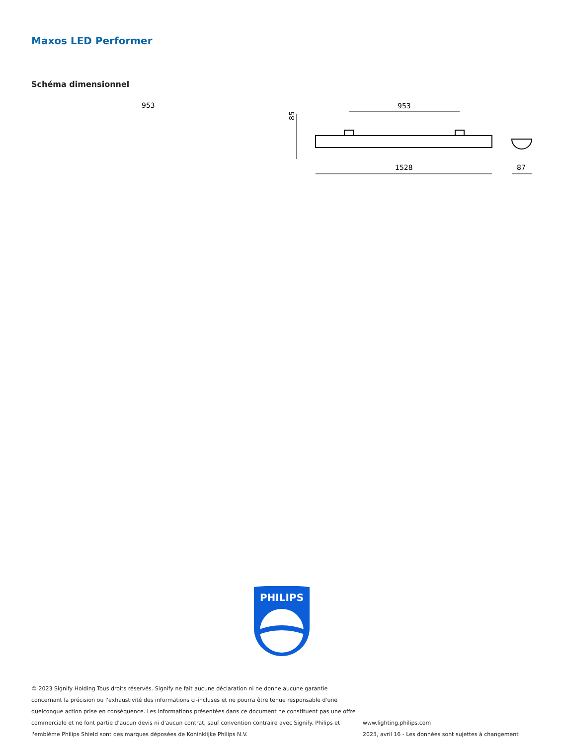Maxos LED Performer
Schéma dimensionnel
953
953
1528
85
87
PHILIPS
© 2023 Signify Holding Tous droits réservés. Signify ne fait aucune déclaration ni ne donne aucune garantie concernant la précision ou l'exhaustivité des informations ci-incluses et ne pourra être tenue responsable d'une quelconque action prise en conséquence. Les informations présentées dans ce document ne constituent pas une offre commerciale et ne font partie d'aucun devis ni d'aucun contrat, sauf convention contraire avec Signify. Philips et l'emblème Philips Shield sont des marques déposées de Koninklijke Philips N.V.
www.lighting.philips.com
2023, avril 16 - Les données sont sujettes à changement